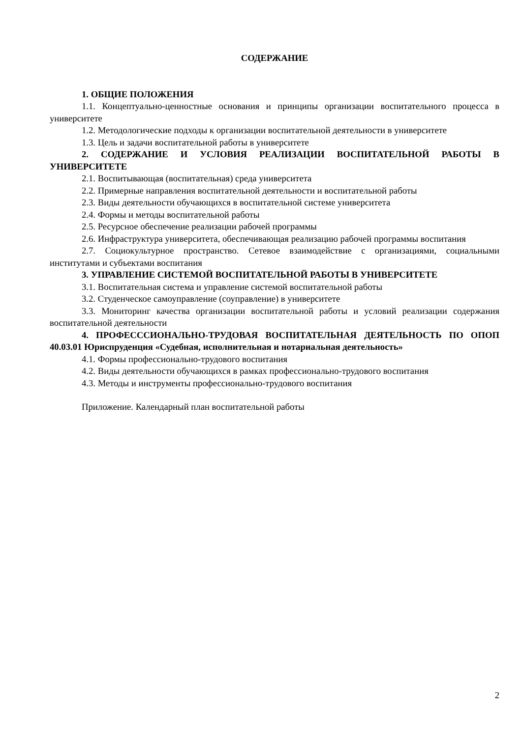СОДЕРЖАНИЕ
1. ОБЩИЕ ПОЛОЖЕНИЯ
1.1. Концептуально-ценностные основания и принципы организации воспитательного процесса в университете
1.2. Методологические подходы к организации воспитательной деятельности в университете
1.3. Цель и задачи воспитательной работы в университете
2. СОДЕРЖАНИЕ И УСЛОВИЯ РЕАЛИЗАЦИИ ВОСПИТАТЕЛЬНОЙ РАБОТЫ В УНИВЕРСИТЕТЕ
2.1. Воспитывающая (воспитательная) среда университета
2.2. Примерные направления воспитательной деятельности и воспитательной работы
2.3. Виды деятельности обучающихся в воспитательной системе университета
2.4. Формы и методы воспитательной работы
2.5. Ресурсное обеспечение реализации рабочей программы
2.6. Инфраструктура университета, обеспечивающая реализацию рабочей программы воспитания
2.7. Социокультурное пространство. Сетевое взаимодействие с организациями, социальными институтами и субъектами воспитания
3. УПРАВЛЕНИЕ СИСТЕМОЙ ВОСПИТАТЕЛЬНОЙ РАБОТЫ В УНИВЕРСИТЕТЕ
3.1. Воспитательная система и управление системой воспитательной работы
3.2. Студенческое самоуправление (соуправление) в университете
3.3. Мониторинг качества организации воспитательной работы и условий реализации содержания воспитательной деятельности
4. ПРОФЕСССИОНАЛЬНО-ТРУДОВАЯ ВОСПИТАТЕЛЬНАЯ ДЕЯТЕЛЬНОСТЬ ПО ОПОП 40.03.01 Юриспруденция «Судебная, исполнительная и нотариальная деятельность»
4.1. Формы профессионально-трудового воспитания
4.2. Виды деятельности обучающихся в рамках профессионально-трудового воспитания
4.3. Методы и инструменты профессионально-трудового воспитания
Приложение. Календарный план воспитательной работы
2